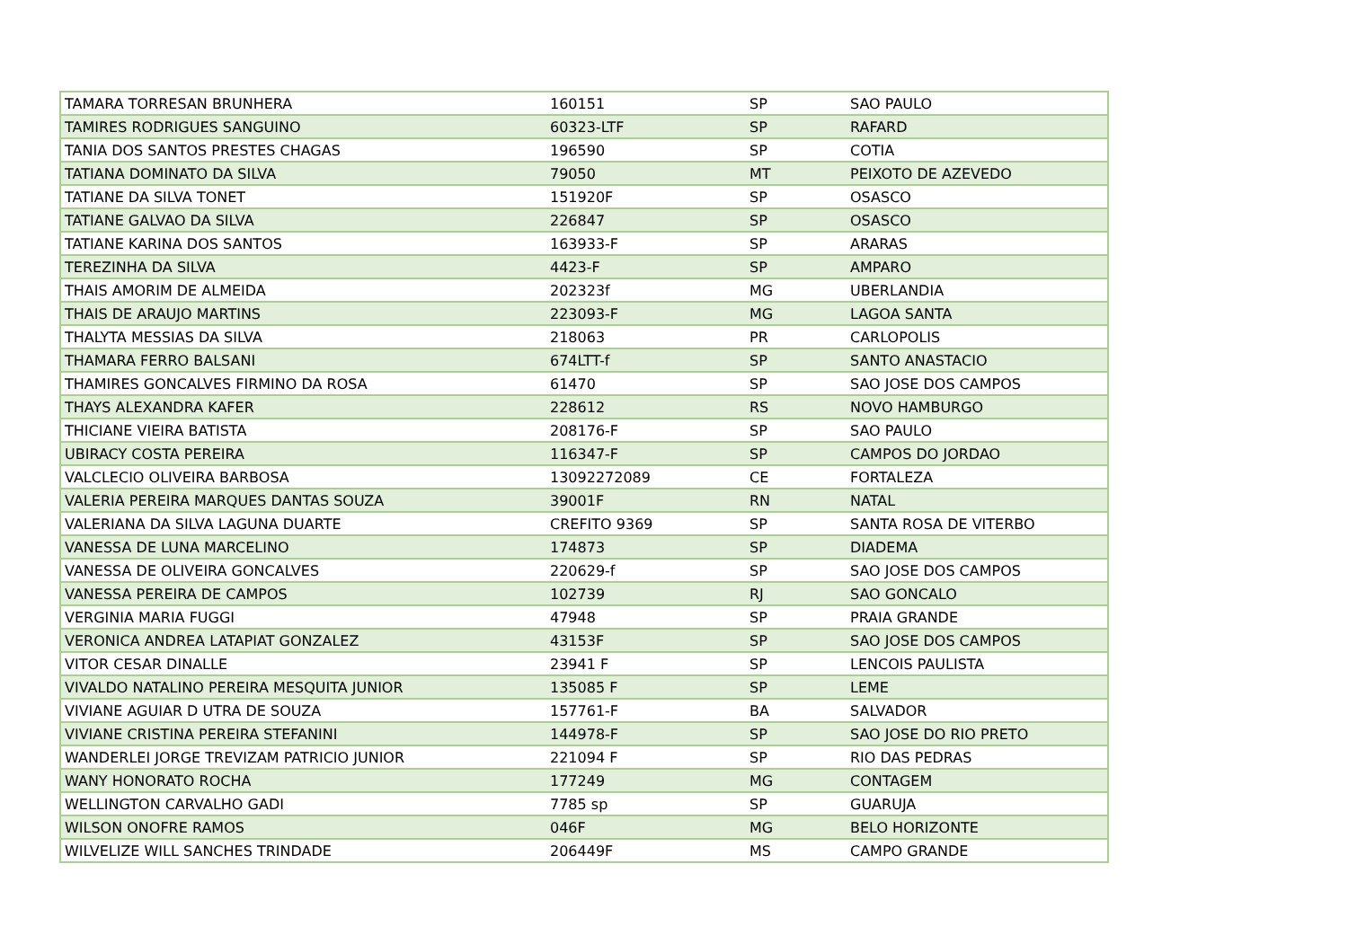| TAMARA TORRESAN BRUNHERA | 160151 | SP | SAO PAULO |
| TAMIRES RODRIGUES SANGUINO | 60323-LTF | SP | RAFARD |
| TANIA DOS SANTOS PRESTES CHAGAS | 196590 | SP | COTIA |
| TATIANA DOMINATO DA SILVA | 79050 | MT | PEIXOTO DE AZEVEDO |
| TATIANE DA SILVA TONET | 151920F | SP | OSASCO |
| TATIANE GALVAO DA SILVA | 226847 | SP | OSASCO |
| TATIANE KARINA DOS SANTOS | 163933-F | SP | ARARAS |
| TEREZINHA DA SILVA | 4423-F | SP | AMPARO |
| THAIS AMORIM DE ALMEIDA | 202323f | MG | UBERLANDIA |
| THAIS DE ARAUJO MARTINS | 223093-F | MG | LAGOA SANTA |
| THALYTA MESSIAS DA SILVA | 218063 | PR | CARLOPOLIS |
| THAMARA FERRO BALSANI | 674LTT-f | SP | SANTO ANASTACIO |
| THAMIRES GONCALVES FIRMINO DA ROSA | 61470 | SP | SAO JOSE DOS CAMPOS |
| THAYS ALEXANDRA KAFER | 228612 | RS | NOVO HAMBURGO |
| THICIANE VIEIRA BATISTA | 208176-F | SP | SAO PAULO |
| UBIRACY COSTA PEREIRA | 116347-F | SP | CAMPOS DO JORDAO |
| VALCLECIO OLIVEIRA BARBOSA | 13092272089 | CE | FORTALEZA |
| VALERIA PEREIRA MARQUES DANTAS SOUZA | 39001F | RN | NATAL |
| VALERIANA DA SILVA LAGUNA DUARTE | CREFITO 9369 | SP | SANTA ROSA DE VITERBO |
| VANESSA DE LUNA MARCELINO | 174873 | SP | DIADEMA |
| VANESSA DE OLIVEIRA GONCALVES | 220629-f | SP | SAO JOSE DOS CAMPOS |
| VANESSA PEREIRA DE CAMPOS | 102739 | RJ | SAO GONCALO |
| VERGINIA MARIA FUGGI | 47948 | SP | PRAIA GRANDE |
| VERONICA ANDREA LATAPIAT GONZALEZ | 43153F | SP | SAO JOSE DOS CAMPOS |
| VITOR CESAR DINALLE | 23941 F | SP | LENCOIS PAULISTA |
| VIVALDO NATALINO PEREIRA MESQUITA JUNIOR | 135085 F | SP | LEME |
| VIVIANE AGUIAR D UTRA DE SOUZA | 157761-F | BA | SALVADOR |
| VIVIANE CRISTINA PEREIRA STEFANINI | 144978-F | SP | SAO JOSE DO RIO PRETO |
| WANDERLEI JORGE TREVIZAM PATRICIO JUNIOR | 221094 F | SP | RIO DAS PEDRAS |
| WANY HONORATO ROCHA | 177249 | MG | CONTAGEM |
| WELLINGTON CARVALHO GADI | 7785 sp | SP | GUARUJA |
| WILSON ONOFRE RAMOS | 046F | MG | BELO HORIZONTE |
| WILVELIZE WILL SANCHES TRINDADE | 206449F | MS | CAMPO GRANDE |